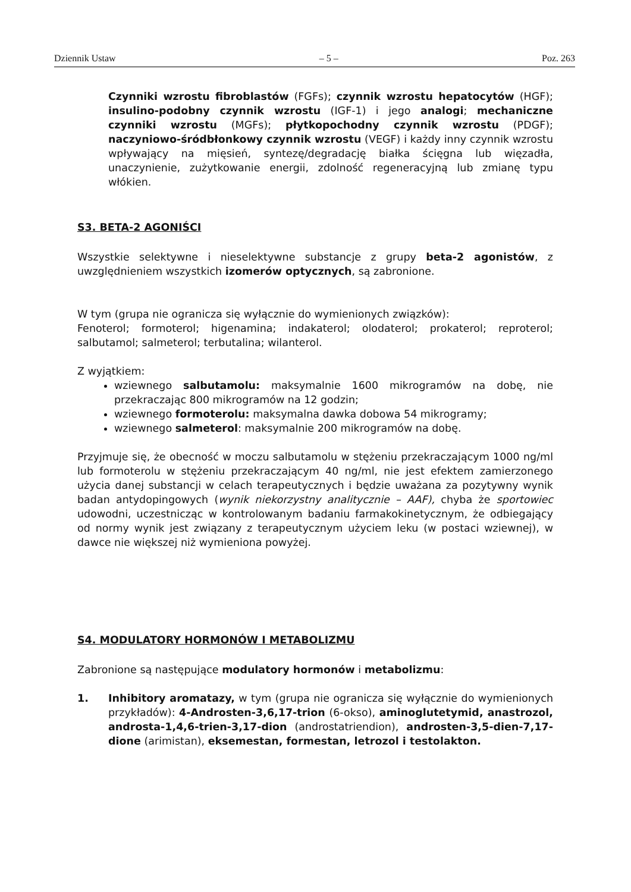Dziennik Ustaw – 5 – Poz. 263
Czynniki wzrostu fibroblastów (FGFs); czynnik wzrostu hepatocytów (HGF); insulino-podobny czynnik wzrostu (IGF-1) i jego analogi; mechaniczne czynniki wzrostu (MGFs); płytkopochodny czynnik wzrostu (PDGF); naczyniowo-śródbłonkowy czynnik wzrostu (VEGF) i każdy inny czynnik wzrostu wpływający na mięsień, syntezę/degradację białka ścięgna lub więzadła, unaczynienie, zużytkowanie energii, zdolność regeneracyjną lub zmianę typu włókien.
S3. BETA-2 AGONIŚCI
Wszystkie selektywne i nieselektywne substancje z grupy beta-2 agonistów, z uwzględnieniem wszystkich izomerów optycznych, są zabronione.
W tym (grupa nie ogranicza się wyłącznie do wymienionych związków):
Fenoterol; formoterol; higenamina; indakaterol; olodaterol; prokaterol; reproterol; salbutamol; salmeterol; terbutalina; wilanterol.
Z wyjątkiem:
wziewnego salbutamolu: maksymalnie 1600 mikrogramów na dobę, nie przekraczając 800 mikrogramów na 12 godzin;
wziewnego formoterolu: maksymalna dawka dobowa 54 mikrogramy;
wziewnego salmeterol: maksymalnie 200 mikrogramów na dobę.
Przyjmuje się, że obecność w moczu salbutamolu w stężeniu przekraczającym 1000 ng/ml lub formoterolu w stężeniu przekraczającym 40 ng/ml, nie jest efektem zamierzonego użycia danej substancji w celach terapeutycznych i będzie uważana za pozytywny wynik badan antydopingowych (wynik niekorzystny analitycznie – AAF), chyba że sportowiec udowodni, uczestnicząc w kontrolowanym badaniu farmakokinetycznym, że odbiegający od normy wynik jest związany z terapeutycznym użyciem leku (w postaci wziewnej), w dawce nie większej niż wymieniona powyżej.
S4. MODULATORY HORMONÓW I METABOLIZMU
Zabronione są następujące modulatory hormonów i metabolizmu:
1. Inhibitory aromatazy, w tym (grupa nie ogranicza się wyłącznie do wymienionych przykładów): 4-Androsten-3,6,17-trion (6-okso), aminoglutetymid, anastrozol, androsta-1,4,6-trien-3,17-dion (androstatriendion), androsten-3,5-dien-7,17-dione (arimistan), eksemestan, formestan, letrozol i testolakton.